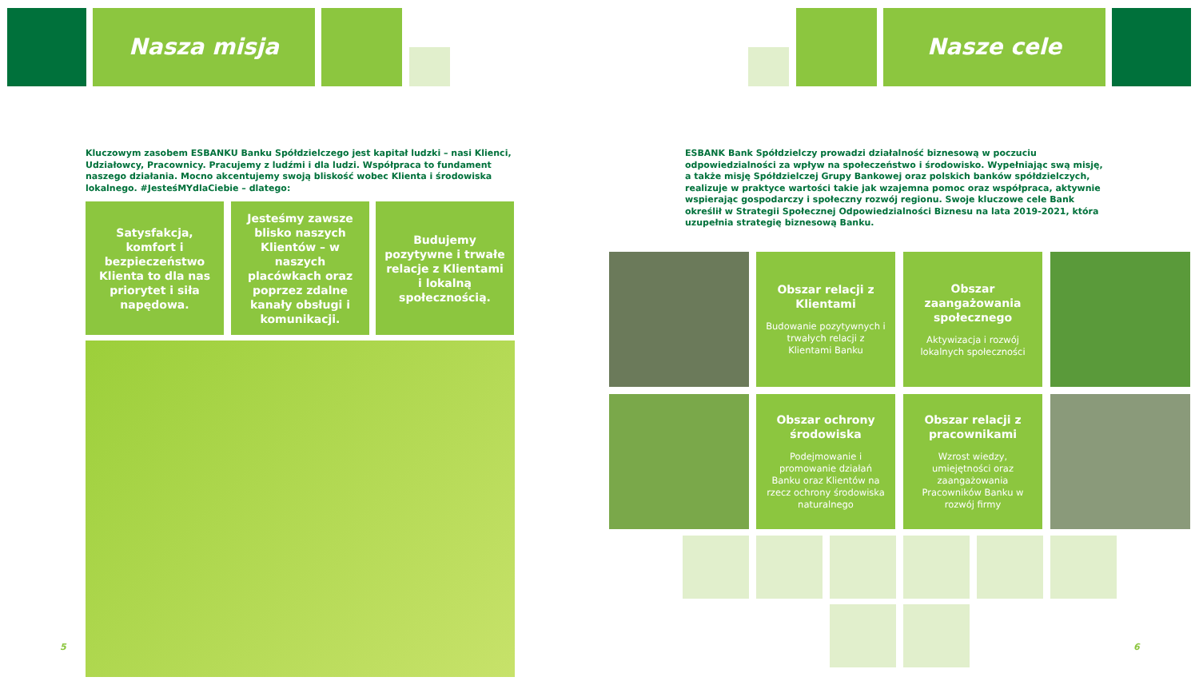Nasza misja Nasze cele
Kluczowym zasobem ESBANKU Banku Spółdzielczego jest kapitał ludzki – nasi Klienci, Udziałowcy, Pracownicy. Pracujemy z ludźmi i dla ludzi. Współpraca to fundament naszego działania. Mocno akcentujemy swoją bliskość wobec Klienta i środowiska lokalnego. #JesteśMYdlaCiebie – dlatego:
Satysfakcja, komfort i bezpieczeństwo Klienta to dla nas priorytet i siła napędowa.
Jesteśmy zawsze blisko naszych Klientów – w naszych placówkach oraz poprzez zdalne kanały obsługi i komunikacji.
Budujemy pozytywne i trwałe relacje z Klientami i lokalną społecznością.
5
ESBANK Bank Spółdzielczy prowadzi działalność biznesową w poczuciu odpowiedzialności za wpływ na społeczeństwo i środowisko. Wypełniając swą misję, a także misję Spółdzielczej Grupy Bankowej oraz polskich banków spółdzielczych, realizuje w praktyce wartości takie jak wzajemna pomoc oraz współpraca, aktywnie wspierając gospodarczy i społeczny rozwój regionu. Swoje kluczowe cele Bank określił w Strategii Społecznej Odpowiedzialności Biznesu na lata 2019-2021, która uzupełnia strategię biznesową Banku.
Obszar relacji z Klientami
Budowanie pozytywnych i trwałych relacji z Klientami Banku
Obszar zaangażowania społecznego
Aktywizacja i rozwój lokalnych społeczności
Obszar ochrony środowiska
Podejmowanie i promowanie działań Banku oraz Klientów na rzecz ochrony środowiska naturalnego
Obszar relacji z pracownikami
Wzrost wiedzy, umiejętności oraz zaangażowania Pracowników Banku w rozwój firmy
6